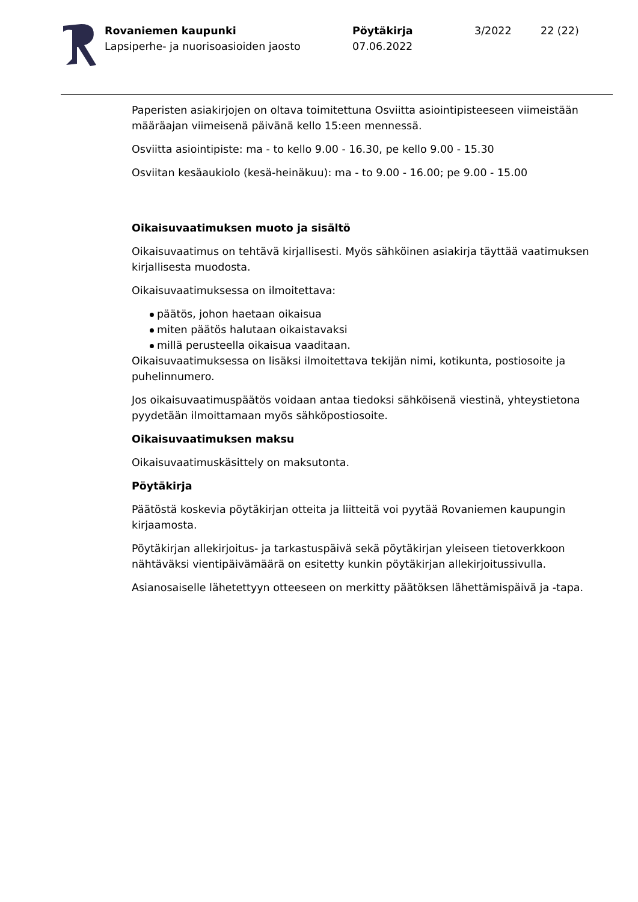Rovaniemen kaupunki
Lapsiperhe- ja nuorisoasioiden jaosto
Pöytäkirja
07.06.2022
3/2022 22 (22)
Paperisten asiakirjojen on oltava toimitettuna Osviitta asiointipisteeseen viimeistään määräajan viimeisenä päivänä kello 15:een mennessä.
Osviitta asiointipiste: ma - to kello 9.00 - 16.30, pe kello 9.00 - 15.30
Osviitan kesäaukiolo (kesä-heinäkuu): ma - to 9.00 - 16.00; pe 9.00 - 15.00
Oikaisuvaatimuksen muoto ja sisältö
Oikaisuvaatimus on tehtävä kirjallisesti. Myös sähköinen asiakirja täyttää vaatimuksen kirjallisesta muodosta.
Oikaisuvaatimuksessa on ilmoitettava:
päätös, johon haetaan oikaisua
miten päätös halutaan oikaistavaksi
millä perusteella oikaisua vaaditaan.
Oikaisuvaatimuksessa on lisäksi ilmoitettava tekijän nimi, kotikunta, postiosoite ja puhelinnumero.
Jos oikaisuvaatimuspäätös voidaan antaa tiedoksi sähköisenä viestinä, yhteystietona pyydetään ilmoittamaan myös sähköpostiosoite.
Oikaisuvaatimuksen maksu
Oikaisuvaatimuskäsittely on maksutonta.
Pöytäkirja
Päätöstä koskevia pöytäkirjan otteita ja liitteitä voi pyytää Rovaniemen kaupungin kirjaamosta.
Pöytäkirjan allekirjoitus- ja tarkastuspäivä sekä pöytäkirjan yleiseen tietoverkkoon nähtäväksi vientipäivämäärä on esitetty kunkin pöytäkirjan allekirjoitussivulla.
Asianosaiselle lähetettyyn otteeseen on merkitty päätöksen lähettämispäivä ja -tapa.